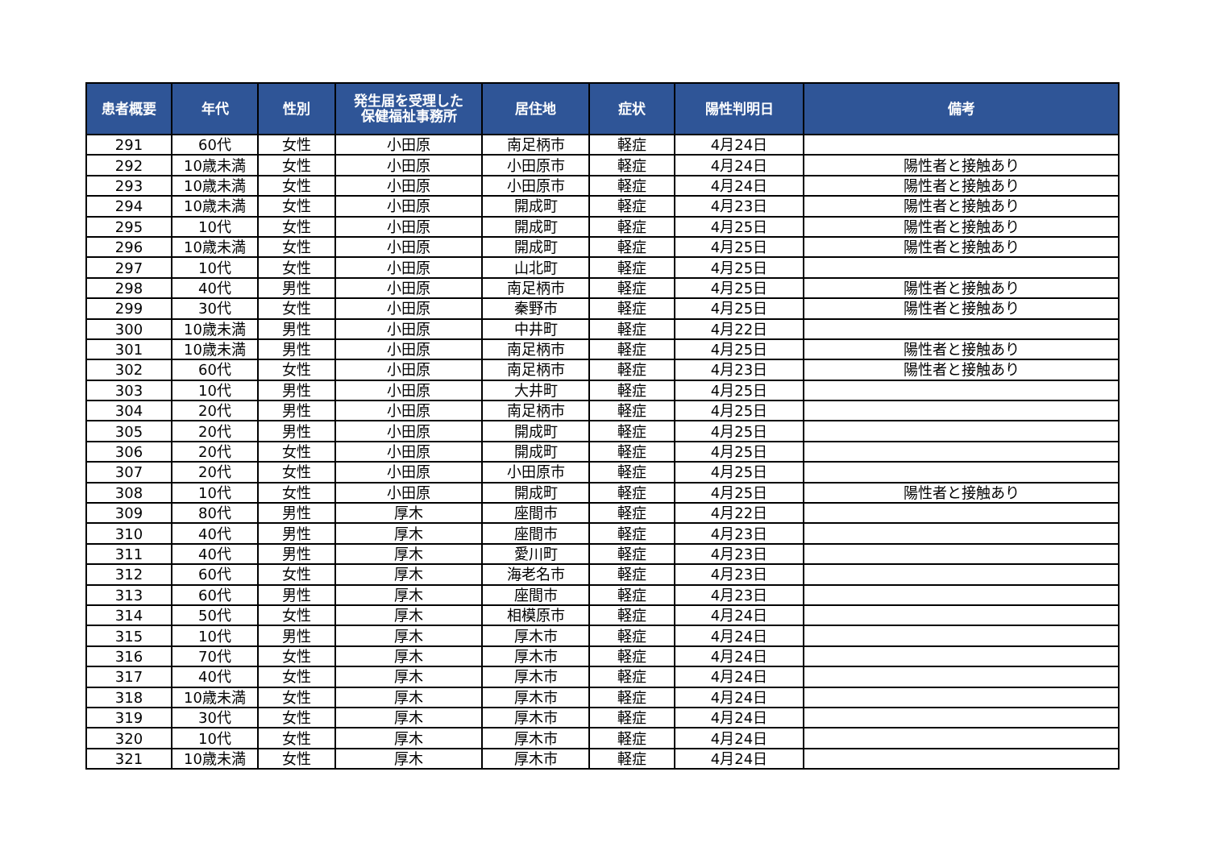| 患者概要 | 年代 | 性別 | 発生届を受理した 保健福祉事務所 | 居住地 | 症状 | 陽性判明日 | 備考 |
| --- | --- | --- | --- | --- | --- | --- | --- |
| 291 | 60代 | 女性 | 小田原 | 南足柄市 | 軽症 | 4月24日 | |
| 292 | 10歳未満 | 女性 | 小田原 | 小田原市 | 軽症 | 4月24日 | 陽性者と接触あり |
| 293 | 10歳未満 | 女性 | 小田原 | 小田原市 | 軽症 | 4月24日 | 陽性者と接触あり |
| 294 | 10歳未満 | 女性 | 小田原 | 開成町 | 軽症 | 4月23日 | 陽性者と接触あり |
| 295 | 10代 | 女性 | 小田原 | 開成町 | 軽症 | 4月25日 | 陽性者と接触あり |
| 296 | 10歳未満 | 女性 | 小田原 | 開成町 | 軽症 | 4月25日 | 陽性者と接触あり |
| 297 | 10代 | 女性 | 小田原 | 山北町 | 軽症 | 4月25日 | |
| 298 | 40代 | 男性 | 小田原 | 南足柄市 | 軽症 | 4月25日 | 陽性者と接触あり |
| 299 | 30代 | 女性 | 小田原 | 秦野市 | 軽症 | 4月25日 | 陽性者と接触あり |
| 300 | 10歳未満 | 男性 | 小田原 | 中井町 | 軽症 | 4月22日 | |
| 301 | 10歳未満 | 男性 | 小田原 | 南足柄市 | 軽症 | 4月25日 | 陽性者と接触あり |
| 302 | 60代 | 女性 | 小田原 | 南足柄市 | 軽症 | 4月23日 | 陽性者と接触あり |
| 303 | 10代 | 男性 | 小田原 | 大井町 | 軽症 | 4月25日 | |
| 304 | 20代 | 男性 | 小田原 | 南足柄市 | 軽症 | 4月25日 | |
| 305 | 20代 | 男性 | 小田原 | 開成町 | 軽症 | 4月25日 | |
| 306 | 20代 | 女性 | 小田原 | 開成町 | 軽症 | 4月25日 | |
| 307 | 20代 | 女性 | 小田原 | 小田原市 | 軽症 | 4月25日 | |
| 308 | 10代 | 女性 | 小田原 | 開成町 | 軽症 | 4月25日 | 陽性者と接触あり |
| 309 | 80代 | 男性 | 厚木 | 座間市 | 軽症 | 4月22日 | |
| 310 | 40代 | 男性 | 厚木 | 座間市 | 軽症 | 4月23日 | |
| 311 | 40代 | 男性 | 厚木 | 愛川町 | 軽症 | 4月23日 | |
| 312 | 60代 | 女性 | 厚木 | 海老名市 | 軽症 | 4月23日 | |
| 313 | 60代 | 男性 | 厚木 | 座間市 | 軽症 | 4月23日 | |
| 314 | 50代 | 女性 | 厚木 | 相模原市 | 軽症 | 4月24日 | |
| 315 | 10代 | 男性 | 厚木 | 厚木市 | 軽症 | 4月24日 | |
| 316 | 70代 | 女性 | 厚木 | 厚木市 | 軽症 | 4月24日 | |
| 317 | 40代 | 女性 | 厚木 | 厚木市 | 軽症 | 4月24日 | |
| 318 | 10歳未満 | 女性 | 厚木 | 厚木市 | 軽症 | 4月24日 | |
| 319 | 30代 | 女性 | 厚木 | 厚木市 | 軽症 | 4月24日 | |
| 320 | 10代 | 女性 | 厚木 | 厚木市 | 軽症 | 4月24日 | |
| 321 | 10歳未満 | 女性 | 厚木 | 厚木市 | 軽症 | 4月24日 | |